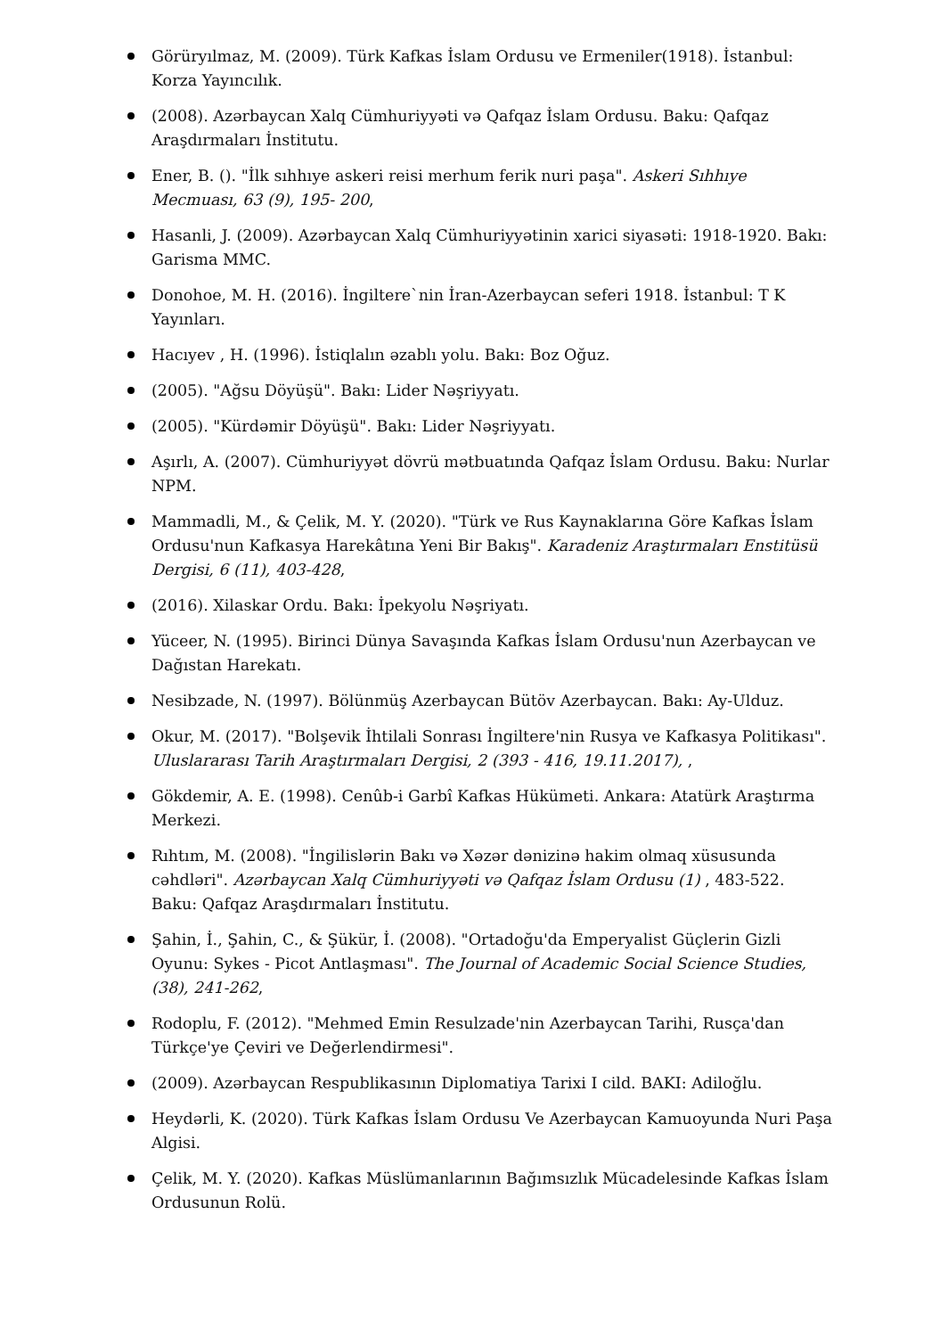Görüryılmaz, M. (2009). Türk Kafkas İslam Ordusu ve Ermeniler(1918). İstanbul: Korza Yayıncılık.
(2008). Azərbaycan Xalq Cümhuriyyəti və Qafqaz İslam Ordusu. Baku: Qafqaz Araşdırmaları İnstitutu.
Ener, B. (). "İlk sıhhıye askeri reisi merhum ferik nuri paşa". Askeri Sıhhıye Mecmuası, 63 (9), 195- 200,
Hasanli, J. (2009). Azərbaycan Xalq Cümhuriyyətinin xarici siyasəti: 1918-1920. Bakı: Garisma MMC.
Donohoe, M. H. (2016). İngiltere`nin İran-Azerbaycan seferi 1918. İstanbul: T K Yayınları.
Hacıyev , H. (1996). İstiqlalın əzablı yolu. Bakı: Boz Oğuz.
(2005). "Ağsu Döyüşü". Bakı: Lider Nəşriyyatı.
(2005). "Kürdəmir Döyüşü". Bakı: Lider Nəşriyyatı.
Aşırlı, A. (2007). Cümhuriyyət dövrü mətbuatında Qafqaz İslam Ordusu. Baku: Nurlar NPM.
Mammadli, M., & Çelik, M. Y. (2020). "Türk ve Rus Kaynaklarına Göre Kafkas İslam Ordusu'nun Kafkasya Harekâtına Yeni Bir Bakış". Karadeniz Araştırmaları Enstitüsü Dergisi, 6 (11), 403-428,
(2016). Xilaskar Ordu. Bakı: İpekyolu Nəşriyatı.
Yüceer, N. (1995). Birinci Dünya Savaşında Kafkas İslam Ordusu'nun Azerbaycan ve Dağıstan Harekatı.
Nesibzade, N. (1997). Bölünmüş Azerbaycan Bütöv Azerbaycan. Bakı: Ay-Ulduz.
Okur, M. (2017). "Bolşevik İhtilali Sonrası İngiltere'nin Rusya ve Kafkasya Politikası". Uluslararası Tarih Araştırmaları Dergisi, 2 (393 - 416, 19.11.2017), ,
Gökdemir, A. E. (1998). Cenûb-i Garbî Kafkas Hükümeti. Ankara: Atatürk Araştırma Merkezi.
Rıhtım, M. (2008). "İngilislərin Bakı və Xəzər dənizinə hakim olmaq xüsusunda cəhdləri". Azərbaycan Xalq Cümhuriyyəti və Qafqaz İslam Ordusu (1) , 483-522. Baku: Qafqaz Araşdırmaları İnstitutu.
Şahin, İ., Şahin, C., & Şükür, İ. (2008). "Ortadoğu'da Emperyalist Güçlerin Gizli Oyunu: Sykes - Picot Antlaşması". The Journal of Academic Social Science Studies, (38), 241-262,
Rodoplu, F. (2012). "Mehmed Emin Resulzade'nin Azerbaycan Tarihi, Rusça'dan Türkçe'ye Çeviri ve Değerlendirmesi".
(2009). Azərbaycan Respublikasının Diplomatiya Tarixi I cild. BAKI: Adiloğlu.
Heydərli, K. (2020). Türk Kafkas İslam Ordusu Ve Azerbaycan Kamuoyunda Nuri Paşa Algisi.
Çelik, M. Y. (2020). Kafkas Müslümanlarının Bağımsızlık Mücadelesinde Kafkas İslam Ordusunun Rolü.